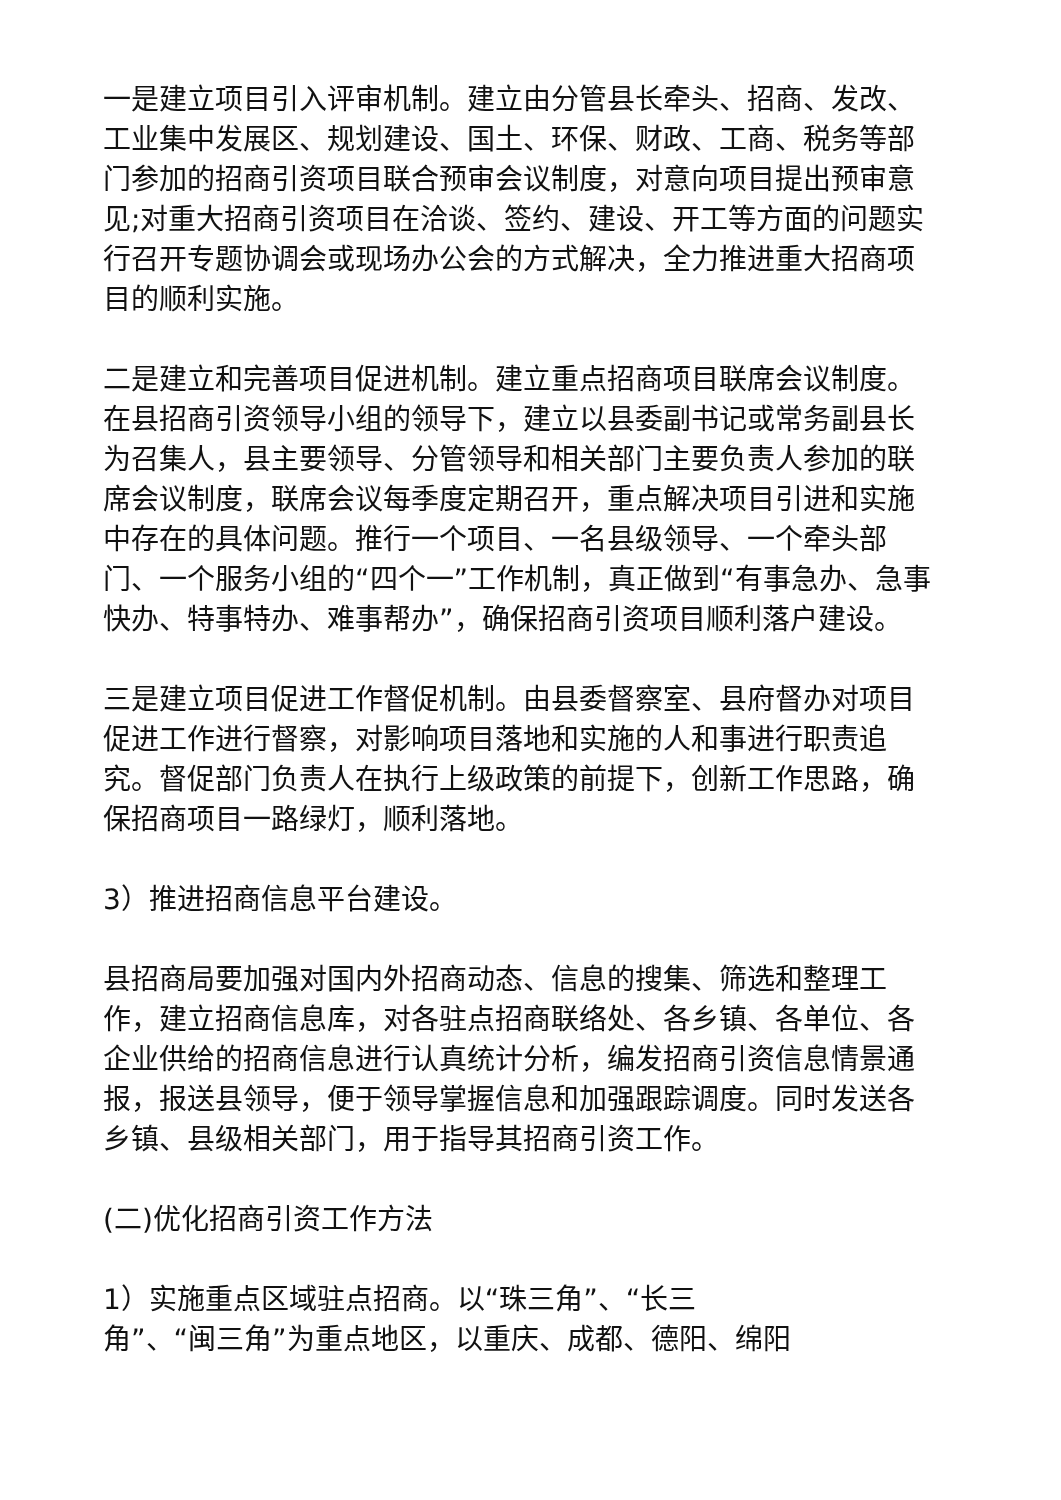一是建立项目引入评审机制。建立由分管县长牵头、招商、发改、工业集中发展区、规划建设、国土、环保、财政、工商、税务等部门参加的招商引资项目联合预审会议制度，对意向项目提出预审意见;对重大招商引资项目在洽谈、签约、建设、开工等方面的问题实行召开专题协调会或现场办公会的方式解决，全力推进重大招商项目的顺利实施。
二是建立和完善项目促进机制。建立重点招商项目联席会议制度。在县招商引资领导小组的领导下，建立以县委副书记或常务副县长为召集人，县主要领导、分管领导和相关部门主要负责人参加的联席会议制度，联席会议每季度定期召开，重点解决项目引进和实施中存在的具体问题。推行一个项目、一名县级领导、一个牵头部门、一个服务小组的“四个一”工作机制，真正做到“有事急办、急事快办、特事特办、难事帮办”，确保招商引资项目顺利落户建设。
三是建立项目促进工作督促机制。由县委督察室、县府督办对项目促进工作进行督察，对影响项目落地和实施的人和事进行职责追究。督促部门负责人在执行上级政策的前提下，创新工作思路，确保招商项目一路绿灯，顺利落地。
3）推进招商信息平台建设。
县招商局要加强对国内外招商动态、信息的搜集、筛选和整理工作，建立招商信息库，对各驻点招商联络处、各乡镇、各单位、各企业供给的招商信息进行认真统计分析，编发招商引资信息情景通报，报送县领导，便于领导掌握信息和加强跟踪调度。同时发送各乡镇、县级相关部门，用于指导其招商引资工作。
(二)优化招商引资工作方法
1）实施重点区域驻点招商。以“珠三角”、“长三
角”、“闽三角”为重点地区，以重庆、成都、德阳、绵阳